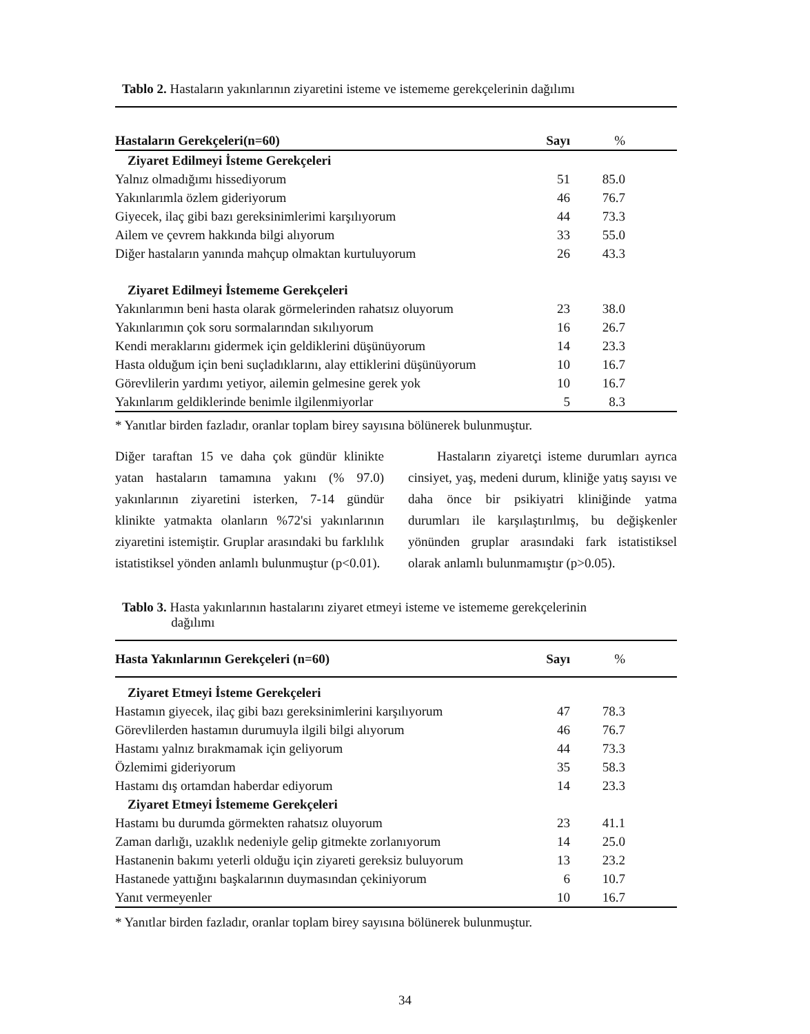Tablo 2. Hastaların yakınlarının ziyaretini isteme ve istememe gerekçelerinin dağılımı
| Hastaların Gerekçeleri(n=60) | Sayı | % |
| --- | --- | --- |
| Ziyaret Edilmeyi İsteme Gerekçeleri | | |
| Yalnız olmadığımı hissediyorum | 51 | 85.0 |
| Yakınlarımla özlem gideriyorum | 46 | 76.7 |
| Giyecek, ilaç gibi bazı gereksinimlerimi karşılıyorum | 44 | 73.3 |
| Ailem ve çevrem hakkında bilgi alıyorum | 33 | 55.0 |
| Diğer hastaların yanında mahçup olmaktan kurtuluyorum | 26 | 43.3 |
| Ziyaret Edilmeyi İstememe Gerekçeleri | | |
| Yakınlarımın beni hasta olarak görmelerinden rahatsız oluyorum | 23 | 38.0 |
| Yakınlarımın çok soru sormalarından sıkılıyorum | 16 | 26.7 |
| Kendi meraklarını gidermek için geldiklerini düşünüyorum | 14 | 23.3 |
| Hasta olduğum için beni suçladıklarını, alay ettiklerini düşünüyorum | 10 | 16.7 |
| Görevlilerin yardımı yetiyor, ailemin gelmesine gerek yok | 10 | 16.7 |
| Yakınlarım geldiklerinde benimle ilgilenmiyorlar | 5 | 8.3 |
* Yanıtlar birden fazladır, oranlar toplam birey sayısına bölünerek bulunmuştur.
Diğer taraftan 15 ve daha çok gündür klinikte yatan hastaların tamamına yakını (% 97.0) yakınlarının ziyaretini isterken, 7-14 gündür klinikte yatmakta olanların %72'si yakınlarının ziyaretini istemiştir. Gruplar arasındaki bu farklılık istatistiksel yönden anlamlı bulunmuştur (p<0.01).
Hastaların ziyaretçi isteme durumları ayrıca cinsiyet, yaş, medeni durum, kliniğe yatış sayısı ve daha önce bir psikiyatri kliniğinde yatma durumları ile karşılaştırılmış, bu değişkenler yönünden gruplar arasındaki fark istatistiksel olarak anlamlı bulunmamıştır (p>0.05).
Tablo 3. Hasta yakınlarının hastalarını ziyaret etmeyi isteme ve istememe gerekçelerinin
dağılımı
| Hasta Yakınlarının Gerekçeleri (n=60) | Sayı | % |
| --- | --- | --- |
| Ziyaret Etmeyi İsteme Gerekçeleri | | |
| Hastamın giyecek, ilaç gibi bazı gereksinimlerini karşılıyorum | 47 | 78.3 |
| Görevlilerden hastamın durumuyla ilgili bilgi alıyorum | 46 | 76.7 |
| Hastamı yalnız bırakmamak için geliyorum | 44 | 73.3 |
| Özlemimi gideriyorum | 35 | 58.3 |
| Hastamı dış ortamdan haberdar ediyorum | 14 | 23.3 |
| Ziyaret Etmeyi İstememe Gerekçeleri | | |
| Hastamı bu durumda görmekten rahatsız oluyorum | 23 | 41.1 |
| Zaman darlığı, uzaklık nedeniyle gelip gitmekte zorlanıyorum | 14 | 25.0 |
| Hastanenin bakımı yeterli olduğu için ziyareti gereksiz buluyorum | 13 | 23.2 |
| Hastanede yattığını başkalarının duymasından çekiniyorum | 6 | 10.7 |
| Yanıt vermeyenler | 10 | 16.7 |
* Yanıtlar birden fazladır, oranlar toplam birey sayısına bölünerek bulunmuştur.
34